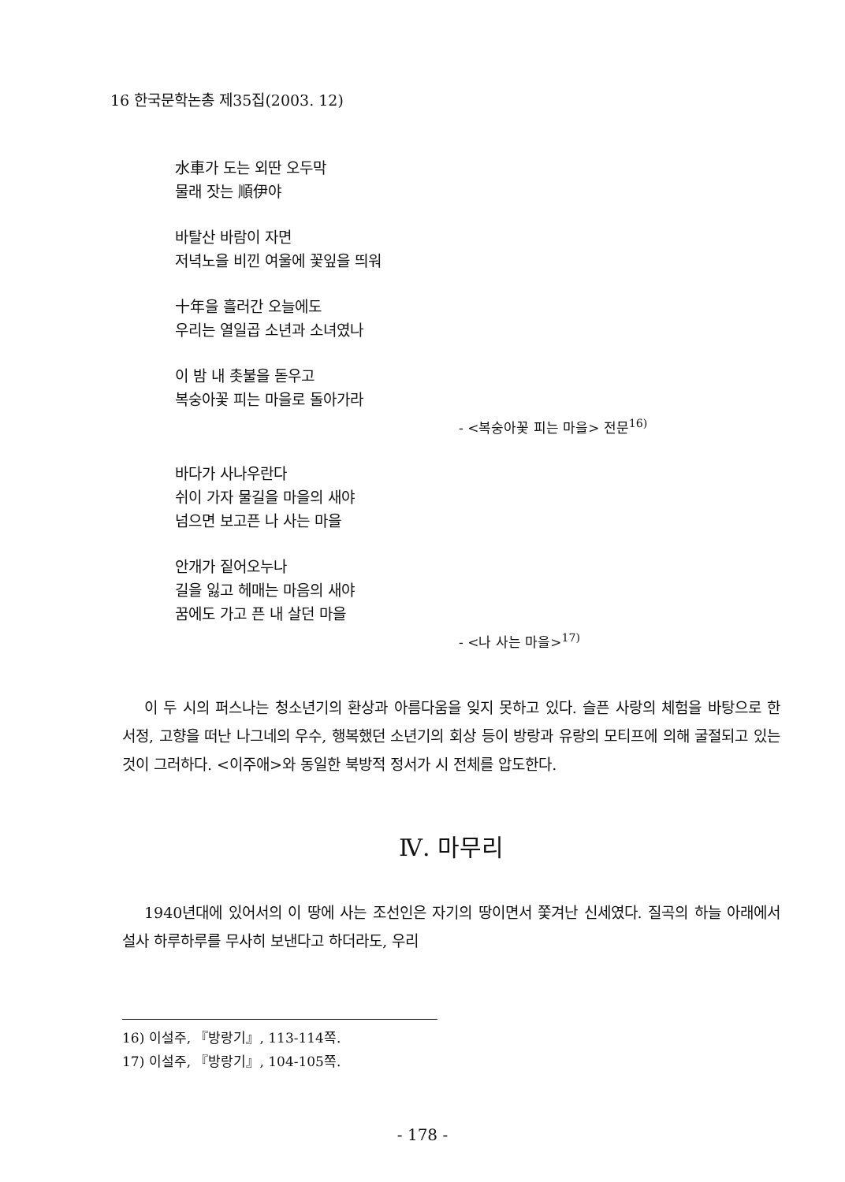16 한국문학논총 제35집(2003. 12)
水車가 도는 외딴 오두막
물래 잣는 順伊야
바탈산 바람이 자면
저녁노을 비낀 여울에 꽃잎을 띄워
十年을 흘러간 오늘에도
우리는 열일곱 소년과 소녀였나
이 밤 내 촛불을 돋우고
복숭아꽃 피는 마을로 돌아가라
- <복숭아꽃 피는 마을> 전문<sup>16)</sup>
바다가 사나우란다
쉬이 가자 물길을 마을의 새야
넘으면 보고픈 나 사는 마을
안개가 짙어오누나
길을 잃고 헤매는 마음의 새야
꿈에도 가고 픈 내 살던 마을
- <나 사는 마을><sup>17)</sup>
이 두 시의 퍼스나는 청소년기의 환상과 아름다움을 잊지 못하고 있다. 슬픈 사랑의 체험을 바탕으로 한 서정, 고향을 떠난 나그네의 우수, 행복했던 소년기의 회상 등이 방랑과 유랑의 모티프에 의해 굴절되고 있는 것이 그러하다. <이주애>와 동일한 북방적 정서가 시 전체를 압도한다.
Ⅳ. 마무리
1940년대에 있어서의 이 땅에 사는 조선인은 자기의 땅이면서 쫓겨난 신세였다. 질곡의 하늘 아래에서 설사 하루하루를 무사히 보낸다고 하더라도, 우리
16) 이설주, 『방랑기』, 113-114쪽.
17) 이설주, 『방랑기』, 104-105쪽.
- 178 -